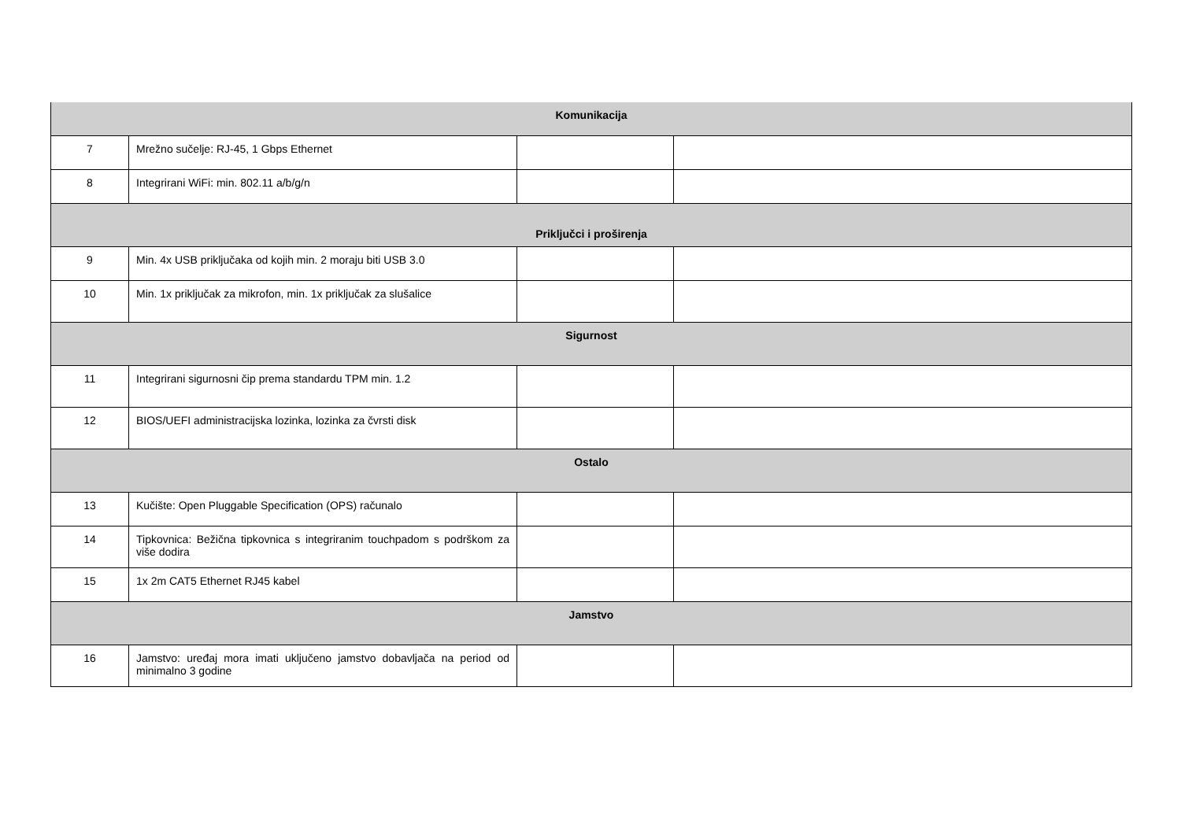| Komunikacija | | | |
| 7 | Mrežno sučelje: RJ-45, 1 Gbps Ethernet | | |
| 8 | Integrirani WiFi: min. 802.11 a/b/g/n | | |
| Priključci i proširenja | | | |
| 9 | Min. 4x USB priključaka od kojih min. 2 moraju biti USB 3.0 | | |
| 10 | Min. 1x priključak za mikrofon, min. 1x priključak za slušalice | | |
| Sigurnost | | | |
| 11 | Integrirani sigurnosni čip prema standardu TPM min. 1.2 | | |
| 12 | BIOS/UEFI administracijska lozinka, lozinka za čvrsti disk | | |
| Ostalo | | | |
| 13 | Kučište: Open Pluggable Specification (OPS) računalo | | |
| 14 | Tipkovnica: Bežična tipkovnica s integriranim touchpadom s podrškom za više dodira | | |
| 15 | 1x 2m CAT5 Ethernet RJ45 kabel | | |
| Jamstvo | | | |
| 16 | Jamstvo: uređaj mora imati uključeno jamstvo dobavljača na period od minimalno 3 godine | | |